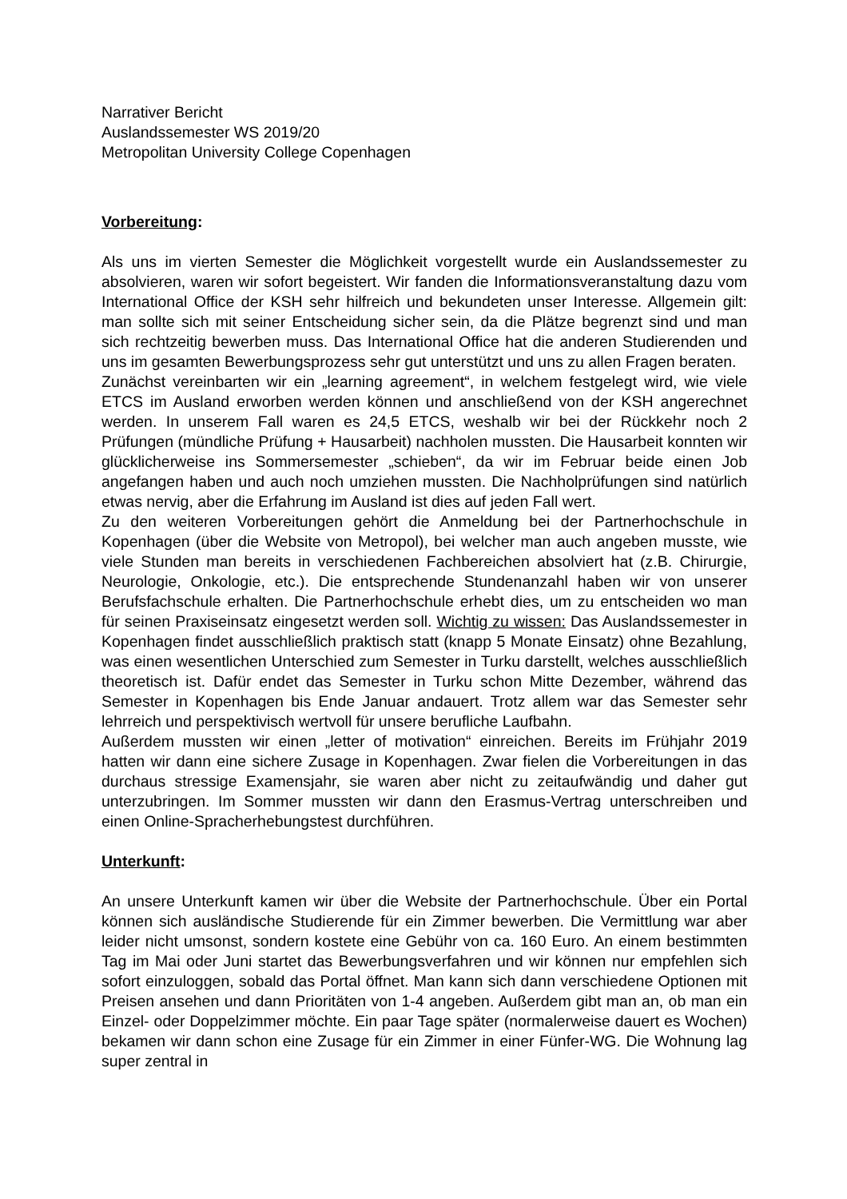Narrativer Bericht
Auslandssemester WS 2019/20
Metropolitan University College Copenhagen
Vorbereitung:
Als uns im vierten Semester die Möglichkeit vorgestellt wurde ein Auslandssemester zu absolvieren, waren wir sofort begeistert. Wir fanden die Informationsveranstaltung dazu vom International Office der KSH sehr hilfreich und bekundeten unser Interesse. Allgemein gilt: man sollte sich mit seiner Entscheidung sicher sein, da die Plätze begrenzt sind und man sich rechtzeitig bewerben muss. Das International Office hat die anderen Studierenden und uns im gesamten Bewerbungsprozess sehr gut unterstützt und uns zu allen Fragen beraten.
Zunächst vereinbarten wir ein „learning agreement“, in welchem festgelegt wird, wie viele ETCS im Ausland erworben werden können und anschließend von der KSH angerechnet werden. In unserem Fall waren es 24,5 ETCS, weshalb wir bei der Rückkehr noch 2 Prüfungen (mündliche Prüfung + Hausarbeit) nachholen mussten. Die Hausarbeit konnten wir glücklicherweise ins Sommersemester „schieben“, da wir im Februar beide einen Job angefangen haben und auch noch umziehen mussten. Die Nachholprüfungen sind natürlich etwas nervig, aber die Erfahrung im Ausland ist dies auf jeden Fall wert.
Zu den weiteren Vorbereitungen gehört die Anmeldung bei der Partnerhochschule in Kopenhagen (über die Website von Metropol), bei welcher man auch angeben musste, wie viele Stunden man bereits in verschiedenen Fachbereichen absolviert hat (z.B. Chirurgie, Neurologie, Onkologie, etc.). Die entsprechende Stundenanzahl haben wir von unserer Berufsfachschule erhalten. Die Partnerhochschule erhebt dies, um zu entscheiden wo man für seinen Praxiseinsatz eingesetzt werden soll. Wichtig zu wissen: Das Auslandssemester in Kopenhagen findet ausschließlich praktisch statt (knapp 5 Monate Einsatz) ohne Bezahlung, was einen wesentlichen Unterschied zum Semester in Turku darstellt, welches ausschließlich theoretisch ist. Dafür endet das Semester in Turku schon Mitte Dezember, während das Semester in Kopenhagen bis Ende Januar andauert. Trotz allem war das Semester sehr lehrreich und perspektivisch wertvoll für unsere berufliche Laufbahn.
Außerdem mussten wir einen „letter of motivation“ einreichen. Bereits im Frühjahr 2019 hatten wir dann eine sichere Zusage in Kopenhagen. Zwar fielen die Vorbereitungen in das durchaus stressige Examensjahr, sie waren aber nicht zu zeitaufwändig und daher gut unterzubringen. Im Sommer mussten wir dann den Erasmus-Vertrag unterschreiben und einen Online-Spracherhebungstest durchführen.
Unterkunft:
An unsere Unterkunft kamen wir über die Website der Partnerhochschule. Über ein Portal können sich ausländische Studierende für ein Zimmer bewerben. Die Vermittlung war aber leider nicht umsonst, sondern kostete eine Gebühr von ca. 160 Euro. An einem bestimmten Tag im Mai oder Juni startet das Bewerbungsverfahren und wir können nur empfehlen sich sofort einzuloggen, sobald das Portal öffnet. Man kann sich dann verschiedene Optionen mit Preisen ansehen und dann Prioritäten von 1-4 angeben. Außerdem gibt man an, ob man ein Einzel- oder Doppelzimmer möchte. Ein paar Tage später (normalerweise dauert es Wochen) bekamen wir dann schon eine Zusage für ein Zimmer in einer Fünfer-WG. Die Wohnung lag super zentral in